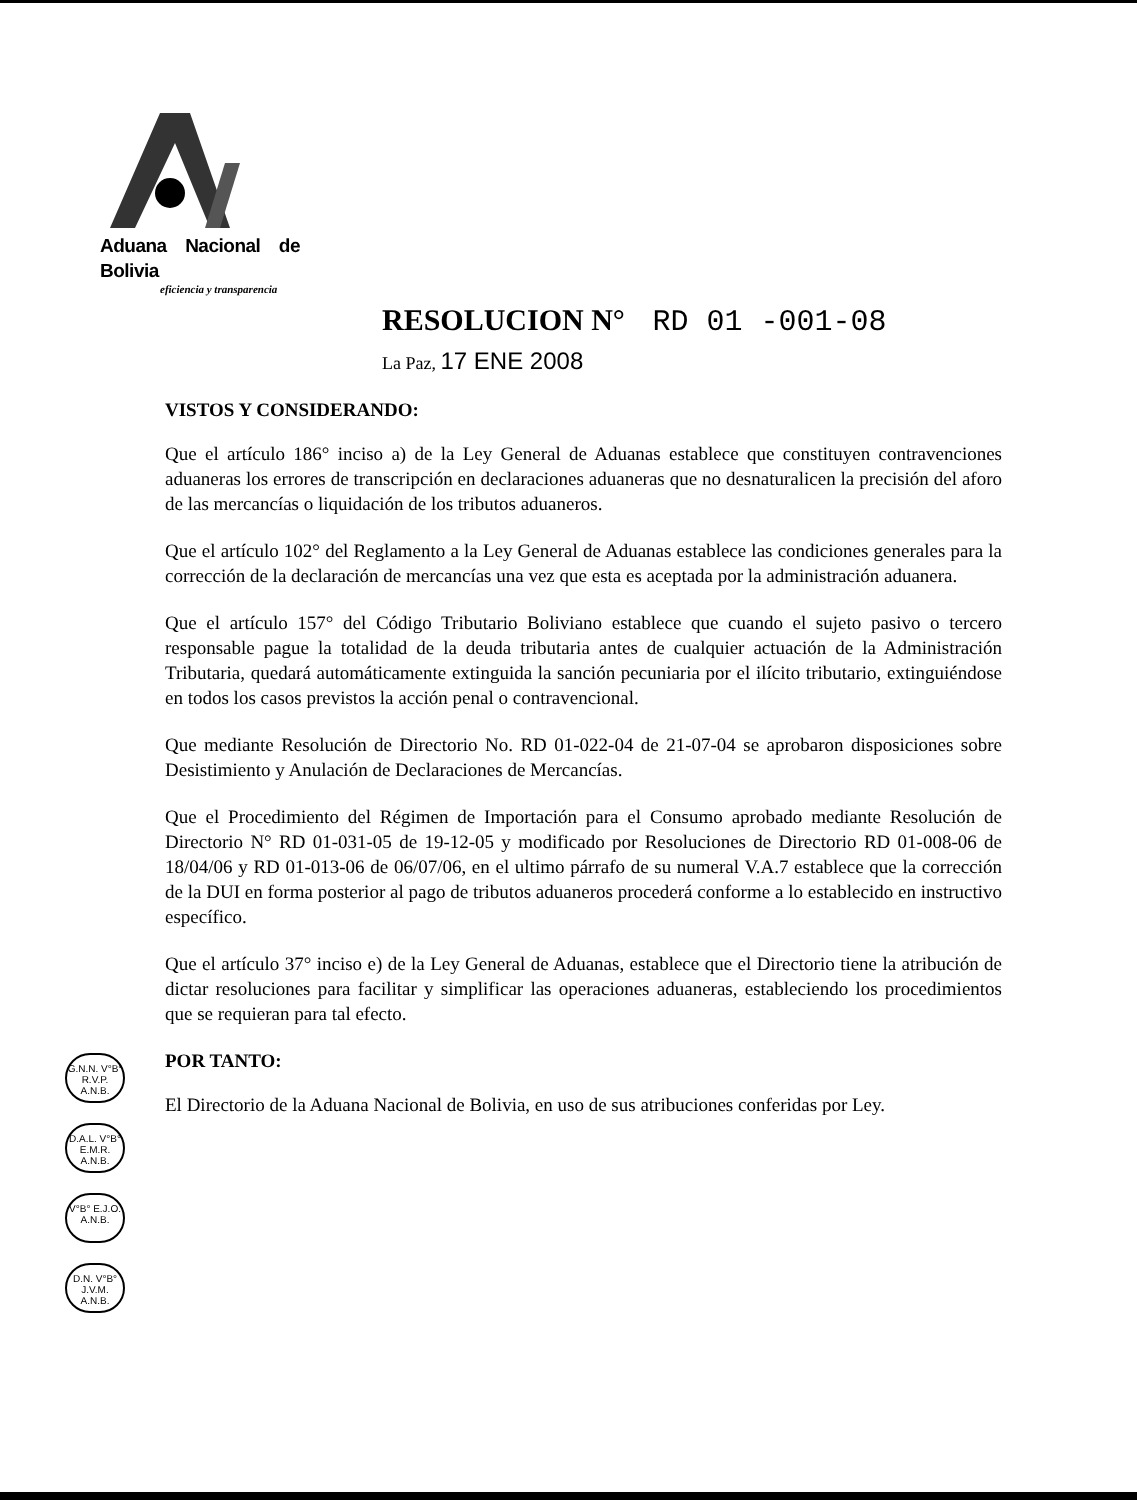Aduana Nacional de Bolivia
eficiencia y transparencia
RESOLUCION N° RD 01 -001-08
La Paz, 17 ENE 2008
VISTOS Y CONSIDERANDO:
Que el artículo 186° inciso a) de la Ley General de Aduanas establece que constituyen contravenciones aduaneras los errores de transcripción en declaraciones aduaneras que no desnaturalicen la precisión del aforo de las mercancías o liquidación de los tributos aduaneros.
Que el artículo 102° del Reglamento a la Ley General de Aduanas establece las condiciones generales para la corrección de la declaración de mercancías una vez que esta es aceptada por la administración aduanera.
Que el artículo 157° del Código Tributario Boliviano establece que cuando el sujeto pasivo o tercero responsable pague la totalidad de la deuda tributaria antes de cualquier actuación de la Administración Tributaria, quedará automáticamente extinguida la sanción pecuniaria por el ilícito tributario, extinguiéndose en todos los casos previstos la acción penal o contravencional.
Que mediante Resolución de Directorio No. RD 01-022-04 de 21-07-04 se aprobaron disposiciones sobre Desistimiento y Anulación de Declaraciones de Mercancías.
Que el Procedimiento del Régimen de Importación para el Consumo aprobado mediante Resolución de Directorio N° RD 01-031-05 de 19-12-05 y modificado por Resoluciones de Directorio RD 01-008-06 de 18/04/06 y RD 01-013-06 de 06/07/06, en el ultimo párrafo de su numeral V.A.7 establece que la corrección de la DUI en forma posterior al pago de tributos aduaneros procederá conforme a lo establecido en instructivo específico.
Que el artículo 37° inciso e) de la Ley General de Aduanas, establece que el Directorio tiene la atribución de dictar resoluciones para facilitar y simplificar las operaciones aduaneras, estableciendo los procedimientos que se requieran para tal efecto.
POR TANTO:
El Directorio de la Aduana Nacional de Bolivia, en uso de sus atribuciones conferidas por Ley.
G.N.N. V°B° R.V.P. A.N.B.
D.A.L. V°B° E.M.R. A.N.B.
V°B° E.J.O. A.N.B.
D.N. V°B° J.V.M. A.N.B.